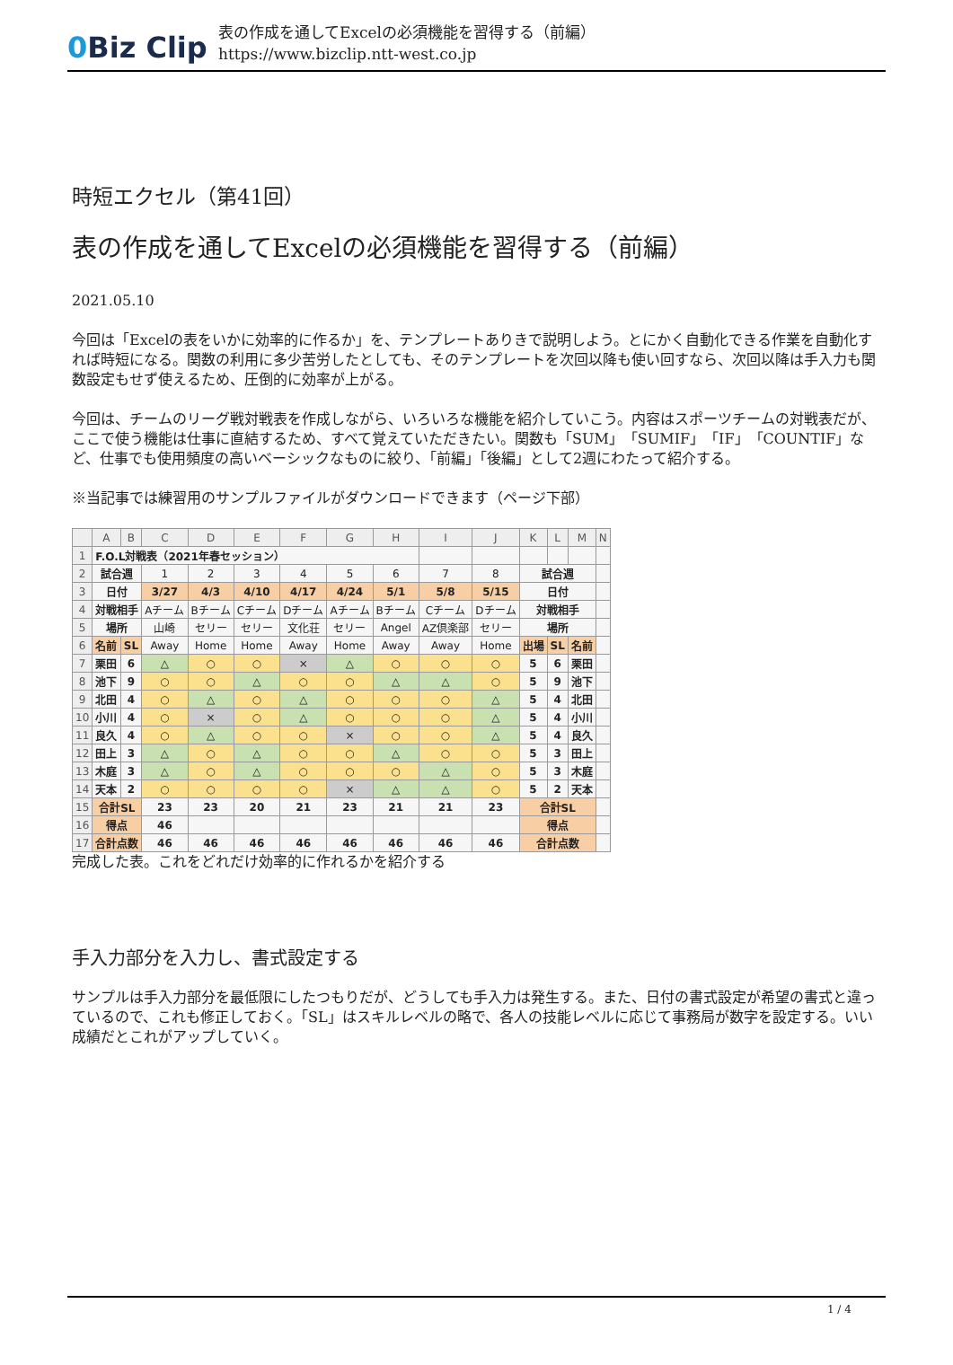0 Biz Clip
表の作成を通してExcelの必須機能を習得する（前編）
https://www.bizclip.ntt-west.co.jp
時短エクセル（第41回）
表の作成を通してExcelの必須機能を習得する（前編）
2021.05.10
今回は「Excelの表をいかに効率的に作るか」を、テンプレートありきで説明しよう。とにかく自動化できる作業を自動化すれば時短になる。関数の利用に多少苦労したとしても、そのテンプレートを次回以降も使い回すなら、次回以降は手入力も関数設定もせず使えるため、圧倒的に効率が上がる。
今回は、チームのリーグ戦対戦表を作成しながら、いろいろな機能を紹介していこう。内容はスポーツチームの対戦表だが、ここで使う機能は仕事に直結するため、すべて覚えていただきたい。関数も「SUM」「SUMIF」「IF」「COUNTIF」など、仕事でも使用頻度の高いベーシックなものに絞り、「前編」「後編」として2週にわたって紹介する。
※当記事では練習用のサンプルファイルがダウンロードできます（ページ下部）
| | A | B | C | D | E | F | G | H | I | J | K | L | M | N |
| --- | --- | --- | --- | --- | --- | --- | --- | --- | --- | --- | --- | --- | --- | --- |
| 1 | F.O.L対戦表（2021年春セッション） | | | | | | | | | | | | | |
| 2 | 試合週 | | 1 | 2 | 3 | 4 | 5 | 6 | 7 | 8 | 試合週 | | | |
| 3 | 日付 | | 3/27 | 4/3 | 4/10 | 4/17 | 4/24 | 5/1 | 5/8 | 5/15 | 日付 | | | |
| 4 | 対戦相手 | | Aチーム | Bチーム | Cチーム | Dチーム | Aチーム | Bチーム | Cチーム | Dチーム | 対戦相手 | | | |
| 5 | 場所 | | 山崎 | セリー | セリー | 文化荘 | セリー | Angel | AZ倶楽部 | セリー | 場所 | | | |
| 6 | 名前 | SL | Away | Home | Home | Away | Home | Away | Away | Home | 出場 | SL | 名前 | |
| 7 | 栗田 | 6 | △ | ○ | ○ | × | △ | ○ | ○ | ○ | 5 | 6 | 栗田 | |
| 8 | 池下 | 9 | ○ | ○ | △ | ○ | ○ | △ | △ | ○ | 5 | 9 | 池下 | |
| 9 | 北田 | 4 | ○ | △ | ○ | △ | ○ | ○ | ○ | △ | 5 | 4 | 北田 | |
| 10 | 小川 | 4 | ○ | × | ○ | △ | ○ | ○ | ○ | △ | 5 | 4 | 小川 | |
| 11 | 良久 | 4 | ○ | △ | ○ | ○ | × | ○ | ○ | △ | 5 | 4 | 良久 | |
| 12 | 田上 | 3 | △ | ○ | △ | ○ | ○ | △ | ○ | ○ | 5 | 3 | 田上 | |
| 13 | 木庭 | 3 | △ | ○ | △ | ○ | ○ | ○ | △ | ○ | 5 | 3 | 木庭 | |
| 14 | 天本 | 2 | ○ | ○ | ○ | ○ | × | △ | △ | ○ | 5 | 2 | 天本 | |
| 15 | 合計SL | | 23 | 23 | 20 | 21 | 23 | 21 | 21 | 23 | 合計SL | | | |
| 16 | 得点 | | 46 | | | | | | | | 得点 | | | |
| 17 | 合計点数 | | 46 | 46 | 46 | 46 | 46 | 46 | 46 | 46 | 合計点数 | | | |
完成した表。これをどれだけ効率的に作れるかを紹介する
手入力部分を入力し、書式設定する
サンプルは手入力部分を最低限にしたつもりだが、どうしても手入力は発生する。また、日付の書式設定が希望の書式と違っているので、これも修正しておく。「SL」はスキルレベルの略で、各人の技能レベルに応じて事務局が数字を設定する。いい成績だとこれがアップしていく。
1 / 4